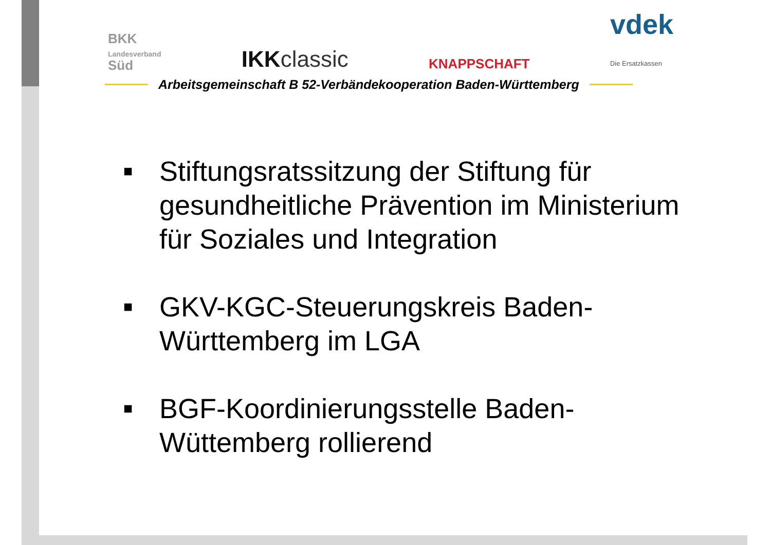BKK
Landesverband
Süd
IKKclassic
KNAPPSCHAFT
vdek
Die Ersatzkassen
Arbeitsgemeinschaft B 52-Verbändekooperation Baden-Württemberg
■ Stiftungsratssitzung der Stiftung für gesundheitliche Prävention im Ministerium für Soziales und Integration
■ GKV-KGC-Steuerungskreis Baden-Württemberg im LGA
■ BGF-Koordinierungsstelle Baden-Wüttemberg rollierend